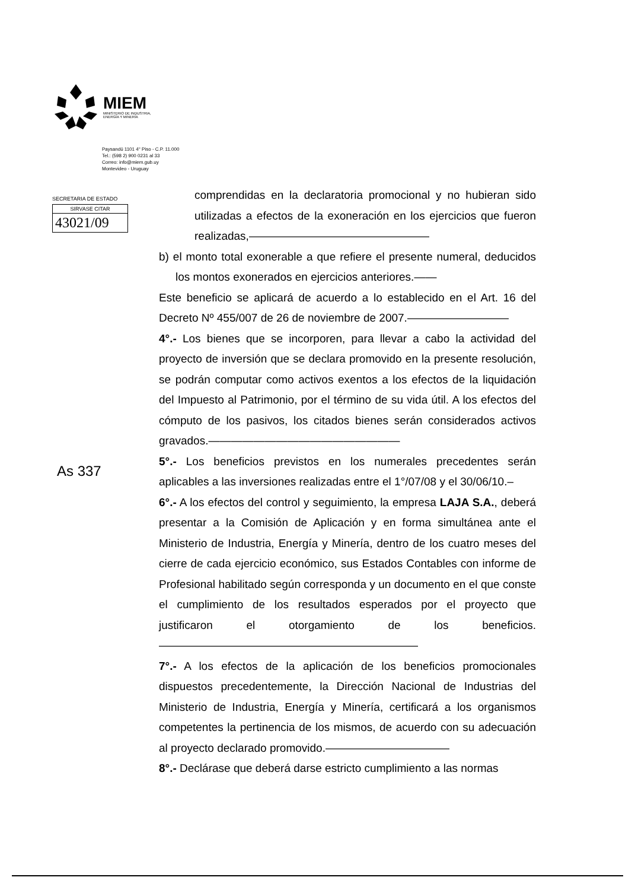MIEM
MINISTERIO DE INDUSTRIA,
ENERGÍA Y MINERÍA
Paysandú 1101 4° Piso - C.P. 11.000
Tel.: (598 2) 900 0231 al 33
Correo: info@miem.gub.uy
Montevideo - Uruguay
SECRETARIA DE ESTADO
SIRVASE CITAR
43021/09
As 337
comprendidas en la declaratoria promocional y no hubieran sido utilizadas a efectos de la exoneración en los ejercicios que fueron realizadas,————————————————
b) el monto total exonerable a que refiere el presente numeral, deducidos los montos exonerados en ejercicios anteriores.——
Este beneficio se aplicará de acuerdo a lo establecido en el Art. 16 del Decreto Nº 455/007 de 26 de noviembre de 2007.—————————
4°.- Los bienes que se incorporen, para llevar a cabo la actividad del proyecto de inversión que se declara promovido en la presente resolución, se podrán computar como activos exentos a los efectos de la liquidación del Impuesto al Patrimonio, por el término de su vida útil. A los efectos del cómputo de los pasivos, los citados bienes serán considerados activos gravados.—————————————————
5°.- Los beneficios previstos en los numerales precedentes serán aplicables a las inversiones realizadas entre el 1°/07/08 y el 30/06/10.–
6°.- A los efectos del control y seguimiento, la empresa LAJA S.A., deberá presentar a la Comisión de Aplicación y en forma simultánea ante el Ministerio de Industria, Energía y Minería, dentro de los cuatro meses del cierre de cada ejercicio económico, sus Estados Contables con informe de Profesional habilitado según corresponda y un documento en el que conste el cumplimiento de los resultados esperados por el proyecto que justificaron el otorgamiento de los beneficios.———————————————————————
7°.- A los efectos de la aplicación de los beneficios promocionales dispuestos precedentemente, la Dirección Nacional de Industrias del Ministerio de Industria, Energía y Minería, certificará a los organismos competentes la pertinencia de los mismos, de acuerdo con su adecuación al proyecto declarado promovido.———————————
8°.- Declárase que deberá darse estricto cumplimiento a las normas